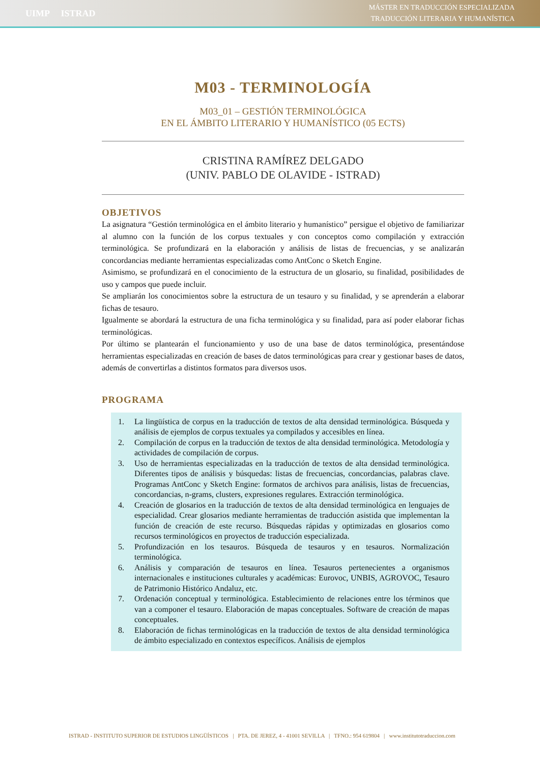UIMP ISTRAD
MÁSTER EN TRADUCCIÓN ESPECIALIZADA
TRADUCCIÓN LITERARIA Y HUMANÍSTICA
M03 - TERMINOLOGÍA
M03_01 – GESTIÓN TERMINOLÓGICA
EN EL ÁMBITO LITERARIO Y HUMANÍSTICO (05 ECTS)
CRISTINA RAMÍREZ DELGADO
(UNIV. PABLO DE OLAVIDE - ISTRAD)
OBJETIVOS
La asignatura “Gestión terminológica en el ámbito literario y humanístico” persigue el objetivo de familiarizar al alumno con la función de los corpus textuales y con conceptos como compilación y extracción terminológica. Se profundizará en la elaboración y análisis de listas de frecuencias, y se analizarán concordancias mediante herramientas especializadas como AntConc o Sketch Engine.
Asimismo, se profundizará en el conocimiento de la estructura de un glosario, su finalidad, posibilidades de uso y campos que puede incluir.
Se ampliarán los conocimientos sobre la estructura de un tesauro y su finalidad, y se aprenderán a elaborar fichas de tesauro.
Igualmente se abordará la estructura de una ficha terminológica y su finalidad, para así poder elaborar fichas terminológicas.
Por último se plantearán el funcionamiento y uso de una base de datos terminológica, presentándose herramientas especializadas en creación de bases de datos terminológicas para crear y gestionar bases de datos, además de convertirlas a distintos formatos para diversos usos.
PROGRAMA
1. La lingüística de corpus en la traducción de textos de alta densidad terminológica. Búsqueda y análisis de ejemplos de corpus textuales ya compilados y accesibles en línea.
2. Compilación de corpus en la traducción de textos de alta densidad terminológica. Metodología y actividades de compilación de corpus.
3. Uso de herramientas especializadas en la traducción de textos de alta densidad terminológica. Diferentes tipos de análisis y búsquedas: listas de frecuencias, concordancias, palabras clave. Programas AntConc y Sketch Engine: formatos de archivos para análisis, listas de frecuencias, concordancias, n-grams, clusters, expresiones regulares. Extracción terminológica.
4. Creación de glosarios en la traducción de textos de alta densidad terminológica en lenguajes de especialidad. Crear glosarios mediante herramientas de traducción asistida que implementan la función de creación de este recurso. Búsquedas rápidas y optimizadas en glosarios como recursos terminológicos en proyectos de traducción especializada.
5. Profundización en los tesauros. Búsqueda de tesauros y en tesauros. Normalización terminológica.
6. Análisis y comparación de tesauros en línea. Tesauros pertenecientes a organismos internacionales e instituciones culturales y académicas: Eurovoc, UNBIS, AGROVOC, Tesauro de Patrimonio Histórico Andaluz, etc.
7. Ordenación conceptual y terminológica. Establecimiento de relaciones entre los términos que van a componer el tesauro. Elaboración de mapas conceptuales. Software de creación de mapas conceptuales.
8. Elaboración de fichas terminológicas en la traducción de textos de alta densidad terminológica de ámbito especializado en contextos específicos. Análisis de ejemplos
ISTRAD - INSTITUTO SUPERIOR DE ESTUDIOS LINGÜÍSTICOS | PTA. DE JEREZ, 4 - 41001 SEVILLA | TFNO.: 954 619804 | www.institutotraduccion.com